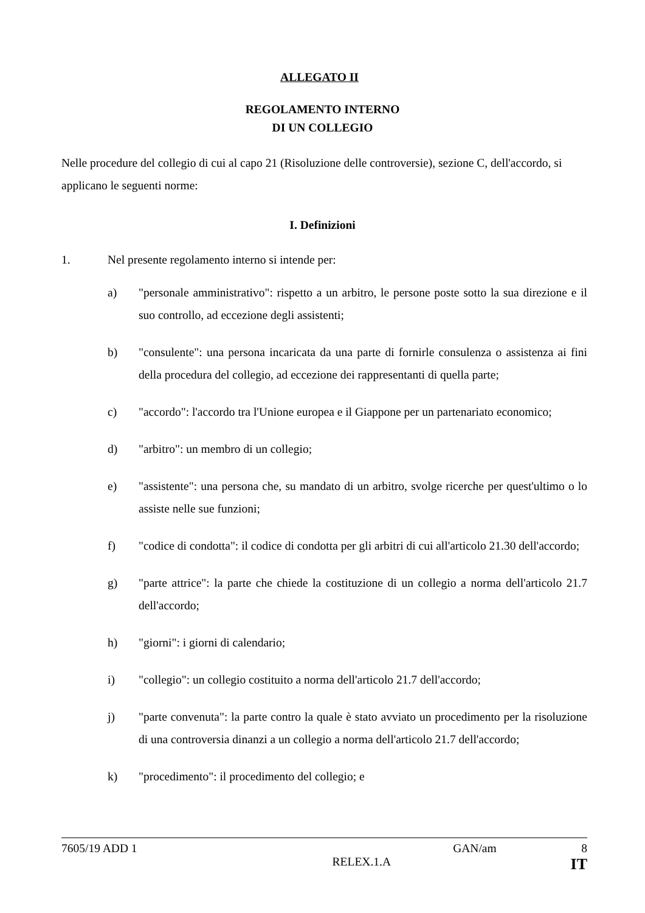ALLEGATO II
REGOLAMENTO INTERNO
DI UN COLLEGIO
Nelle procedure del collegio di cui al capo 21 (Risoluzione delle controversie), sezione C, dell'accordo, si applicano le seguenti norme:
I. Definizioni
1. Nel presente regolamento interno si intende per:
a) "personale amministrativo": rispetto a un arbitro, le persone poste sotto la sua direzione e il suo controllo, ad eccezione degli assistenti;
b) "consulente": una persona incaricata da una parte di fornirle consulenza o assistenza ai fini della procedura del collegio, ad eccezione dei rappresentanti di quella parte;
c) "accordo": l'accordo tra l'Unione europea e il Giappone per un partenariato economico;
d) "arbitro": un membro di un collegio;
e) "assistente": una persona che, su mandato di un arbitro, svolge ricerche per quest'ultimo o lo assiste nelle sue funzioni;
f) "codice di condotta": il codice di condotta per gli arbitri di cui all'articolo 21.30 dell'accordo;
g) "parte attrice": la parte che chiede la costituzione di un collegio a norma dell'articolo 21.7 dell'accordo;
h) "giorni": i giorni di calendario;
i) "collegio": un collegio costituito a norma dell'articolo 21.7 dell'accordo;
j) "parte convenuta": la parte contro la quale è stato avviato un procedimento per la risoluzione di una controversia dinanzi a un collegio a norma dell'articolo 21.7 dell'accordo;
k) "procedimento": il procedimento del collegio; e
7605/19 ADD 1 GAN/am 8
RELEX.1.A IT